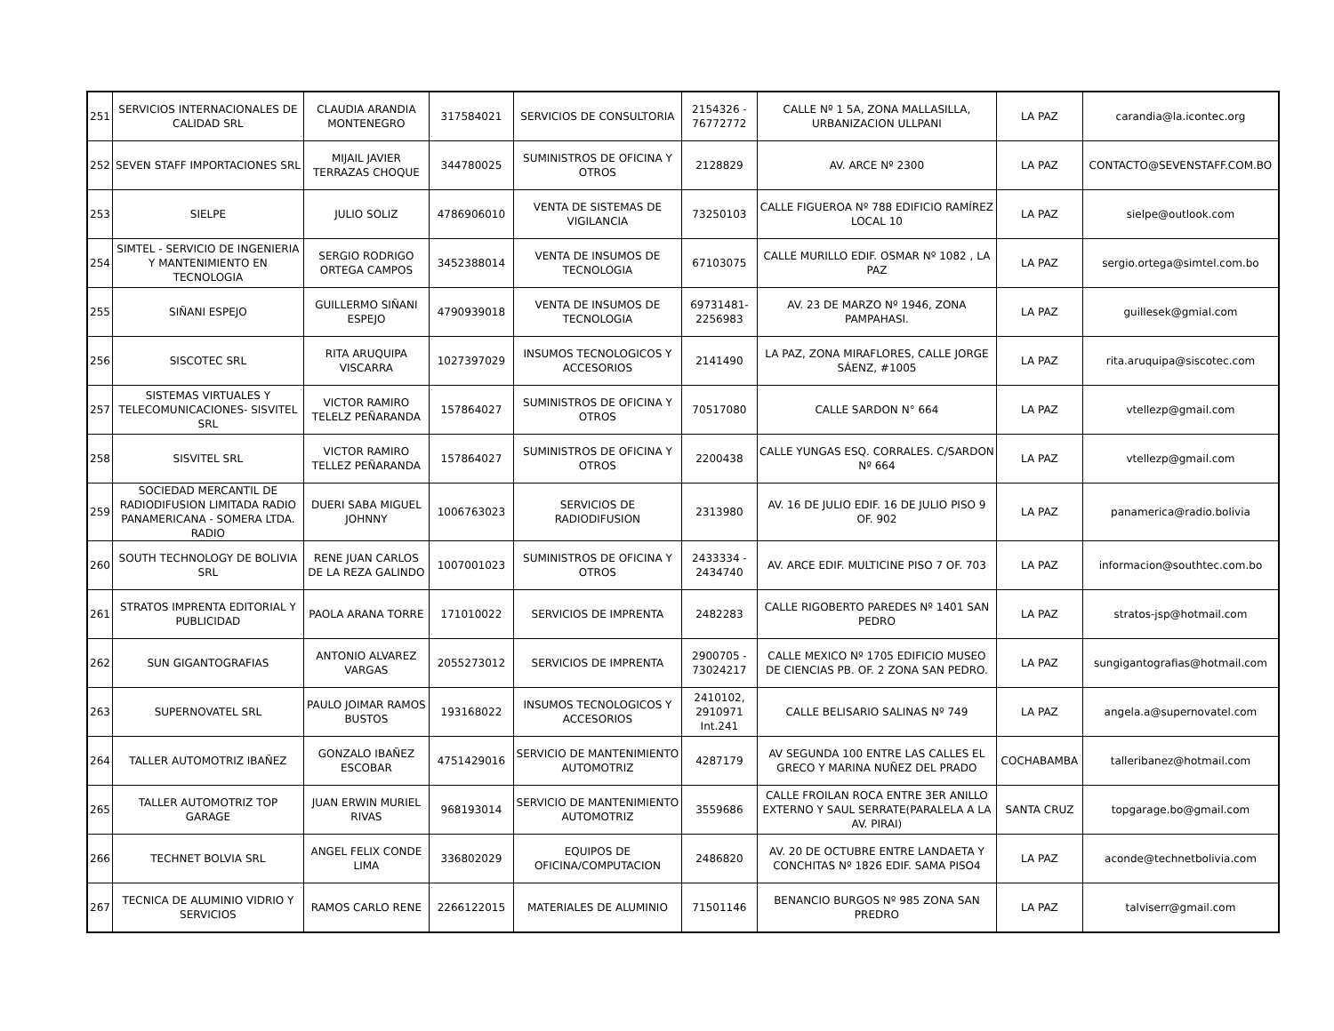| 251 | SERVICIOS INTERNACIONALES DE CALIDAD SRL | CLAUDIA ARANDIA MONTENEGRO | 317584021 | SERVICIOS DE CONSULTORIA | 2154326 - 76772772 | CALLE Nº 1 5A, ZONA MALLASILLA, URBANIZACION ULLPANI | LA PAZ | carandia@la.icontec.org |
| 252 | SEVEN STAFF IMPORTACIONES SRL | MIJAIL JAVIER TERRAZAS CHOQUE | 344780025 | SUMINISTROS DE OFICINA Y OTROS | 2128829 | AV. ARCE Nº 2300 | LA PAZ | CONTACTO@SEVENSTAFF.COM.BO |
| 253 | SIELPE | JULIO SOLIZ | 4786906010 | VENTA DE SISTEMAS DE VIGILANCIA | 73250103 | CALLE FIGUEROA Nº 788 EDIFICIO RAMÍREZ LOCAL 10 | LA PAZ | sielpe@outlook.com |
| 254 | SIMTEL - SERVICIO DE INGENIERIA Y MANTENIMIENTO EN TECNOLOGIA | SERGIO RODRIGO ORTEGA CAMPOS | 3452388014 | VENTA DE INSUMOS DE TECNOLOGIA | 67103075 | CALLE MURILLO EDIF. OSMAR Nº 1082 , LA PAZ | LA PAZ | sergio.ortega@simtel.com.bo |
| 255 | SIÑANI ESPEJO | GUILLERMO SIÑANI ESPEJO | 4790939018 | VENTA DE INSUMOS DE TECNOLOGIA | 69731481- 2256983 | AV. 23 DE MARZO Nº 1946, ZONA PAMPAHASI. | LA PAZ | guillesek@gmial.com |
| 256 | SISCOTEC SRL | RITA ARUQUIPA VISCARRA | 1027397029 | INSUMOS TECNOLOGICOS Y ACCESORIOS | 2141490 | LA PAZ, ZONA MIRAFLORES, CALLE JORGE SÁENZ, #1005 | LA PAZ | rita.aruquipa@siscotec.com |
| 257 | SISTEMAS VIRTUALES Y TELECOMUNICACIONES- SISVITEL SRL | VICTOR RAMIRO TELELZ PEÑARANDA | 157864027 | SUMINISTROS DE OFICINA Y OTROS | 70517080 | CALLE SARDON N° 664 | LA PAZ | vtellezp@gmail.com |
| 258 | SISVITEL SRL | VICTOR RAMIRO TELLEZ PEÑARANDA | 157864027 | SUMINISTROS DE OFICINA Y OTROS | 2200438 | CALLE YUNGAS ESQ. CORRALES. C/SARDON Nº 664 | LA PAZ | vtellezp@gmail.com |
| 259 | SOCIEDAD MERCANTIL DE RADIODIFUSION LIMITADA RADIO PANAMERICANA - SOMERA LTDA. RADIO | DUERI SABA MIGUEL JOHNNY | 1006763023 | SERVICIOS DE RADIODIFUSION | 2313980 | AV. 16 DE JULIO EDIF. 16 DE JULIO PISO 9 OF. 902 | LA PAZ | panamerica@radio.bolivia |
| 260 | SOUTH TECHNOLOGY DE BOLIVIA SRL | RENE JUAN CARLOS DE LA REZA GALINDO | 1007001023 | SUMINISTROS DE OFICINA Y OTROS | 2433334 - 2434740 | AV. ARCE EDIF. MULTICINE PISO 7 OF. 703 | LA PAZ | informacion@southtec.com.bo |
| 261 | STRATOS IMPRENTA EDITORIAL Y PUBLICIDAD | PAOLA ARANA TORRE | 171010022 | SERVICIOS DE IMPRENTA | 2482283 | CALLE RIGOBERTO PAREDES Nº 1401 SAN PEDRO | LA PAZ | stratos-jsp@hotmail.com |
| 262 | SUN GIGANTOGRAFIAS | ANTONIO ALVAREZ VARGAS | 2055273012 | SERVICIOS DE IMPRENTA | 2900705 - 73024217 | CALLE MEXICO Nº 1705 EDIFICIO MUSEO DE CIENCIAS PB. OF. 2 ZONA SAN PEDRO. | LA PAZ | sungigantografias@hotmail.com |
| 263 | SUPERNOVATEL SRL | PAULO JOIMAR RAMOS BUSTOS | 193168022 | INSUMOS TECNOLOGICOS Y ACCESORIOS | 2410102, 2910971 Int.241 | CALLE BELISARIO SALINAS Nº 749 | LA PAZ | angela.a@supernovatel.com |
| 264 | TALLER AUTOMOTRIZ IBAÑEZ | GONZALO IBAÑEZ ESCOBAR | 4751429016 | SERVICIO DE MANTENIMIENTO AUTOMOTRIZ | 4287179 | AV SEGUNDA 100 ENTRE LAS CALLES EL GRECO Y MARINA NUÑEZ DEL PRADO | COCHABAMBA | talleribanez@hotmail.com |
| 265 | TALLER AUTOMOTRIZ TOP GARAGE | JUAN ERWIN MURIEL RIVAS | 968193014 | SERVICIO DE MANTENIMIENTO AUTOMOTRIZ | 3559686 | CALLE FROILAN ROCA ENTRE 3ER ANILLO EXTERNO Y SAUL SERRATE(PARALELA A LA AV. PIRAI) | SANTA CRUZ | topgarage.bo@gmail.com |
| 266 | TECHNET BOLVIA SRL | ANGEL FELIX CONDE LIMA | 336802029 | EQUIPOS DE OFICINA/COMPUTACION | 2486820 | AV. 20 DE OCTUBRE ENTRE LANDAETA Y CONCHITAS Nº 1826 EDIF. SAMA PISO4 | LA PAZ | aconde@technetbolivia.com |
| 267 | TECNICA DE ALUMINIO VIDRIO Y SERVICIOS | RAMOS CARLO RENE | 2266122015 | MATERIALES DE ALUMINIO | 71501146 | BENANCIO BURGOS Nº 985 ZONA SAN PREDRO | LA PAZ | talviserr@gmail.com |